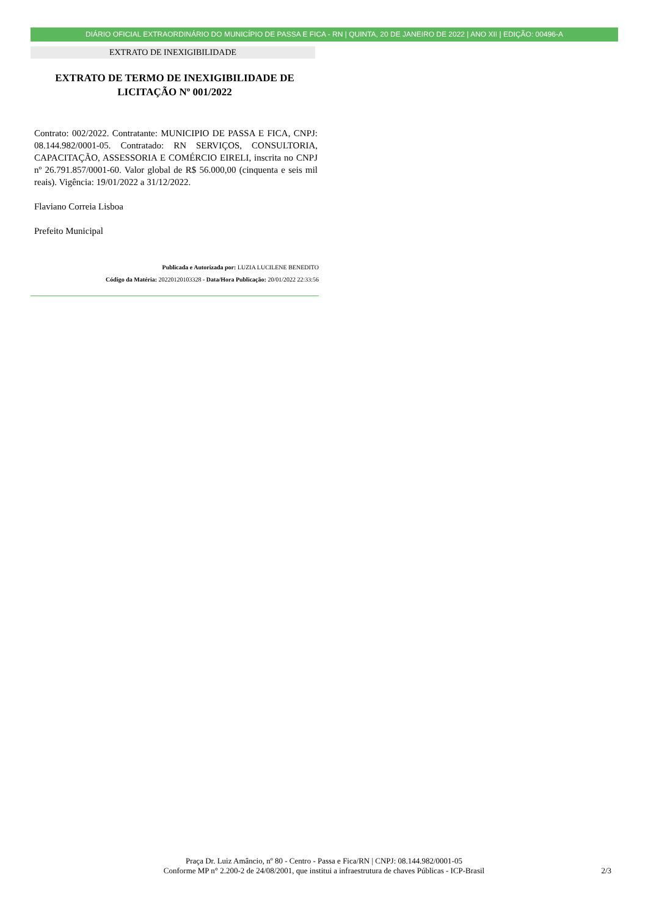DIÁRIO OFICIAL EXTRAORDINÁRIO DO MUNICÍPIO DE PASSA E FICA - RN | QUINTA, 20 DE JANEIRO DE 2022 | ANO XII | EDIÇÃO: 00496-A
EXTRATO DE INEXIGIBILIDADE
EXTRATO DE TERMO DE INEXIGIBILIDADE DE LICITAÇÃO Nº 001/2022
Contrato: 002/2022. Contratante: MUNICIPIO DE PASSA E FICA, CNPJ: 08.144.982/0001-05. Contratado: RN SERVIÇOS, CONSULTORIA, CAPACITAÇÃO, ASSESSORIA E COMÉRCIO EIRELI, inscrita no CNPJ nº 26.791.857/0001-60. Valor global de R$ 56.000,00 (cinquenta e seis mil reais). Vigência: 19/01/2022 a 31/12/2022.
Flaviano Correia Lisboa
Prefeito Municipal
Publicada e Autorizada por: LUZIA LUCILENE BENEDITO
Código da Matéria: 20220120103328 - Data/Hora Publicação: 20/01/2022 22:33:56
Praça Dr. Luiz Amâncio, nº 80 - Centro - Passa e Fica/RN | CNPJ: 08.144.982/0001-05
Conforme MP n° 2.200-2 de 24/08/2001, que institui a infraestrutura de chaves Públicas - ICP-Brasil
2/3